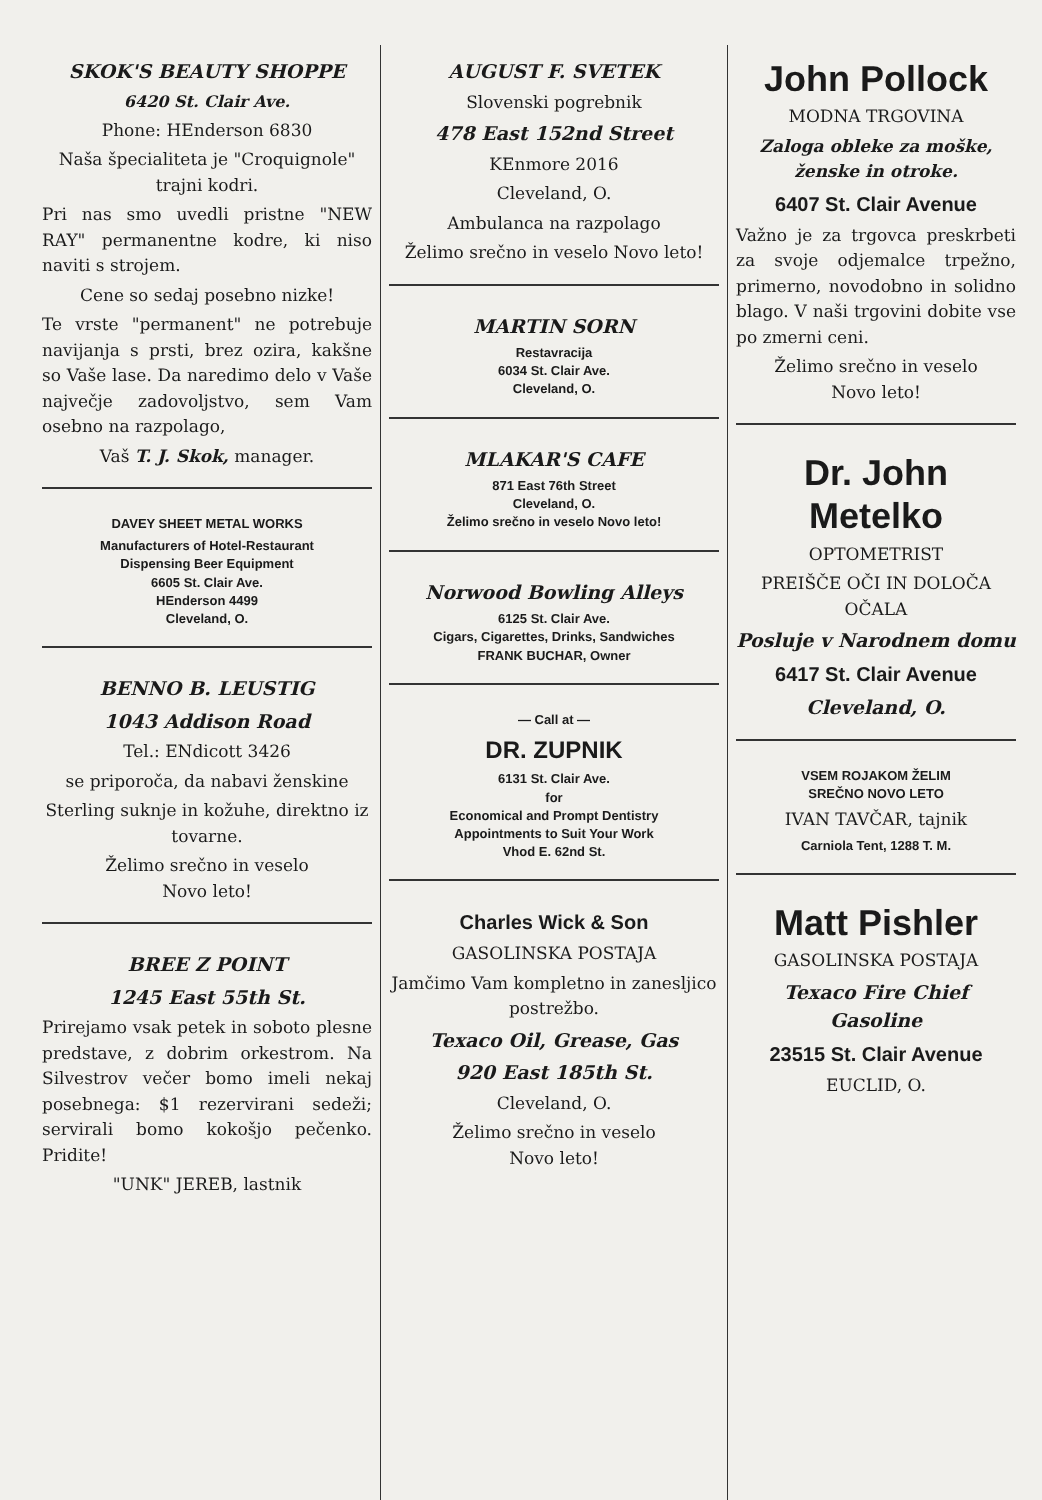SKOK'S BEAUTY SHOPPE
6420 St. Clair Ave.
Phone: HEnderson 6830
Naša špecialiteta je "Croquignole" trajni kodri.
Pri nas smo uvedli pristne "NEW RAY" permanentne kodre, ki niso naviti s strojem.
Cene so sedaj posebno nizke!
Te vrste "permanent" ne potrebuje navijanja s prsti, brez ozira, kakšne so Vaše lase. Da naredimo delo v Vaše največje zadovoljstvo, sem Vam osebno na razpolago,
Vaš T. J. Skok, manager.
DAVEY SHEET METAL WORKS
Manufacturers of Hotel-Restaurant
Dispensing Beer Equipment
6605 St. Clair Ave.
HEnderson 4499
Cleveland, O.
BENNO B. LEUSTIG
1043 Addison Road
Tel.: ENdicott 3426
se priporoča, da nabavi ženskine
Sterling suknje in kožuhe, direktno iz tovarne.
Želimo srečno in veselo
Novo leto!
BREE Z POINT
1245 East 55th St.
Prirejamo vsak petek in soboto plesne predstave, z dobrim orkestrom. Na Silvestrov večer bomo imeli nekaj posebnega: $1 rezervirani sedeži; servirali bomo kokošjo pečenko. Pridite!
"UNK" JEREB, lastnik
AUGUST F. SVETEK
Slovenski pogrebnik
478 East 152nd Street
KEnmore 2016
Cleveland, O.
Ambulanca na razpolago
Želimo srečno in veselo Novo leto!
MARTIN SORN
Restavracija
6034 St. Clair Ave.
Cleveland, O.
MLAKAR'S CAFE
871 East 76th Street
Cleveland, O.
Želimo srečno in veselo Novo leto!
Norwood Bowling Alleys
6125 St. Clair Ave.
Cigars, Cigarettes, Drinks, Sandwiches
FRANK BUCHAR, Owner
— Call at —
DR. ZUPNIK
6131 St. Clair Ave.
for
Economical and Prompt Dentistry
Appointments to Suit Your Work
Vhod E. 62nd St.
Charles Wick & Son
GASOLINSKA POSTAJA
Jamčimo Vam kompletno in zanesljico postrežbo.
Texaco Oil, Grease, Gas
920 East 185th St.
Cleveland, O.
Želimo srečno in veselo
Novo leto!
John Pollock
MODNA TRGOVINA
Zaloga obleke za moške, ženske in otroke.
6407 St. Clair Avenue
Važno je za trgovca preskrbeti za svoje odjemalce trpežno, primerno, novodobno in solidno blago. V naši trgovini dobite vse po zmerni ceni.
Želimo srečno in veselo
Novo leto!
Dr. John Metelko
OPTOMETRIST
PREIŠČE OČI IN DOLOČA OČALA
Posluje v Narodnem domu
6417 St. Clair Avenue
Cleveland, O.
VSEM ROJAKOM ŽELIM
SREČNO NOVO LETO
IVAN TAVČAR, tajnik
Carniola Tent, 1288 T. M.
Matt Pishler
GASOLINSKA POSTAJA
Texaco Fire Chief Gasoline
23515 St. Clair Avenue
EUCLID, O.